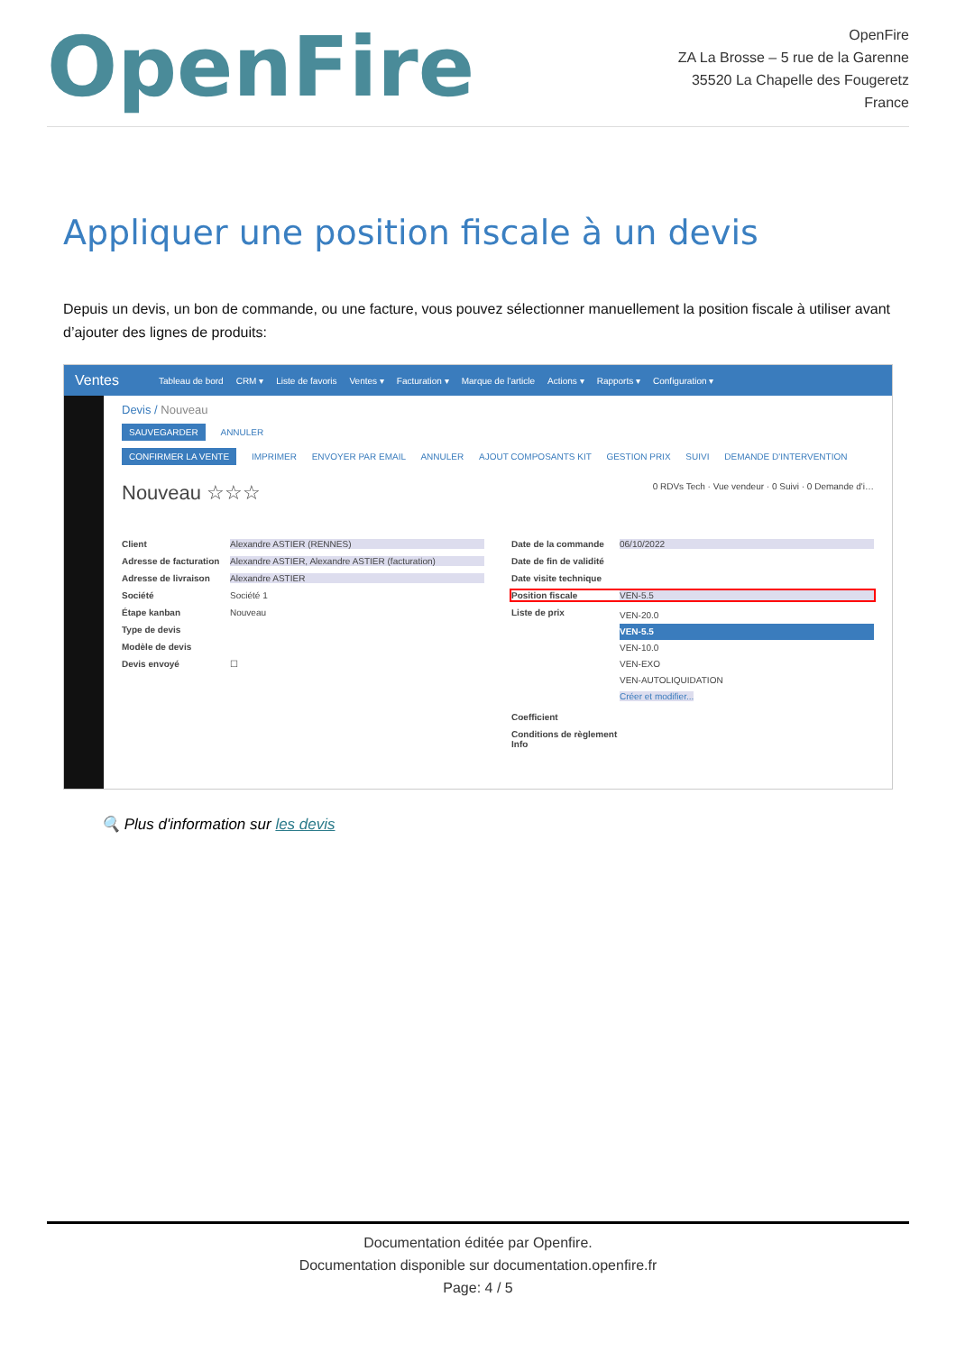OpenFire
OpenFire
ZA La Brosse – 5 rue de la Garenne
35520 La Chapelle des Fougeretz
France
Appliquer une position fiscale à un devis
Depuis un devis, un bon de commande, ou une facture, vous pouvez sélectionner manuellement la position fiscale à utiliser avant d’ajouter des lignes de produits:
Ventes Tableau de bord CRM ▾ Liste de favoris Ventes ▾ Facturation ▾ Marque de l'article Actions ▾ Rapports ▾ Configuration ▾
Devis / Nouveau
SAUVEGARDER ANNULER
CONFIRMER LA VENTE IMPRIMER ENVOYER PAR EMAIL ANNULER AJOUT COMPOSANTS KIT GESTION PRIX SUIVI DEMANDE D'INTERVENTION
Nouveau ☆☆☆ 0 RDVs Tech · Vue vendeur · 0 Suivi · 0 Demande d'i…
Client Alexandre ASTIER (RENNES)
Adresse de facturation Alexandre ASTIER, Alexandre ASTIER (facturation)
Adresse de livraison Alexandre ASTIER
Société Société 1
Étape kanban Nouveau
Type de devis
Modèle de devis
Devis envoyé ☐
Date de la commande 06/10/2022
Date de fin de validité
Date visite technique
Position fiscale VEN-5.5
Liste de prix VEN-20.0
VEN-5.5
VEN-10.0
VEN-EXO
VEN-AUTOLIQUIDATION
Créer et modifier...
Coefficient
Conditions de règlement Info
🔍 Plus d'information sur les devis
Documentation éditée par Openfire.
Documentation disponible sur documentation.openfire.fr
Page: 4 / 5